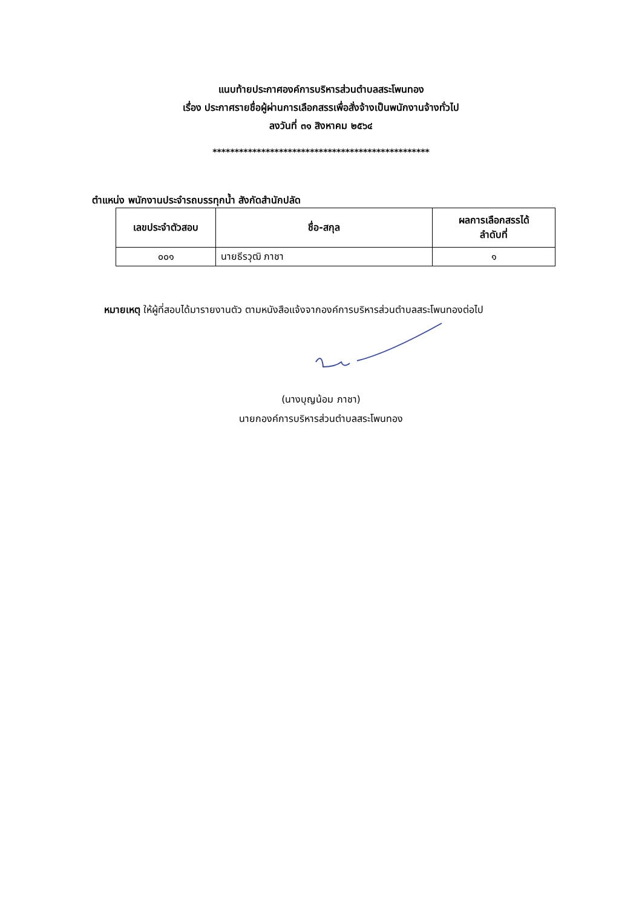แนบท้ายประกาศองค์การบริหารส่วนตำบลสระโพนทอง
เรื่อง ประกาศรายชื่อผู้ผ่านการเลือกสรรเพื่อสั่งจ้างเป็นพนักงานจ้างทั่วไป
ลงวันที่ ๓๑ สิงหาคม ๒๕๖๔
*************************************************
ตำแหน่ง พนักงานประจำรถบรรทุกน้ำ สังกัดสำนักปลัด
| เลขประจำตัวสอบ | ชื่อ-สกุล | ผลการเลือกสรรได้ ลำดับที่ |
| --- | --- | --- |
| ๐๐๑ | นายธีรวุฒิ ภาชา | ๑ |
หมายเหตุ ให้ผู้ที่สอบได้มารายงานตัว ตามหนังสือแจ้งจากองค์การบริหารส่วนตำบลสระโพนทองต่อไป
(นางบุญน้อม ภาชา)
นายกองค์การบริหารส่วนตำบลสระโพนทอง